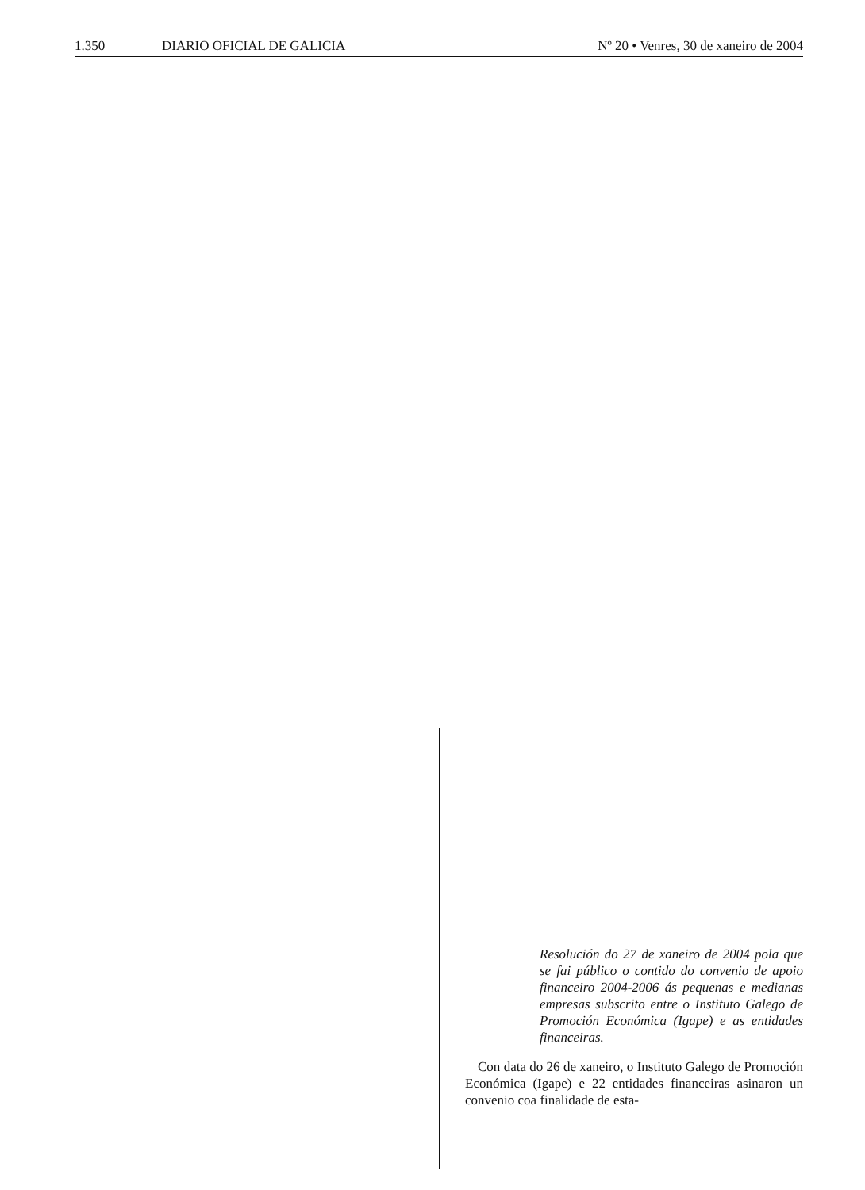1.350 DIARIO OFICIAL DE GALICIA Nº 20 • Venres, 30 de xaneiro de 2004
Resolución do 27 de xaneiro de 2004 pola que se fai público o contido do convenio de apoio financeiro 2004-2006 ás pequenas e medianas empresas subscrito entre o Instituto Galego de Promoción Económica (Igape) e as entidades financeiras.
Con data do 26 de xaneiro, o Instituto Galego de Promoción Económica (Igape) e 22 entidades financeiras asinaron un convenio coa finalidade de esta-